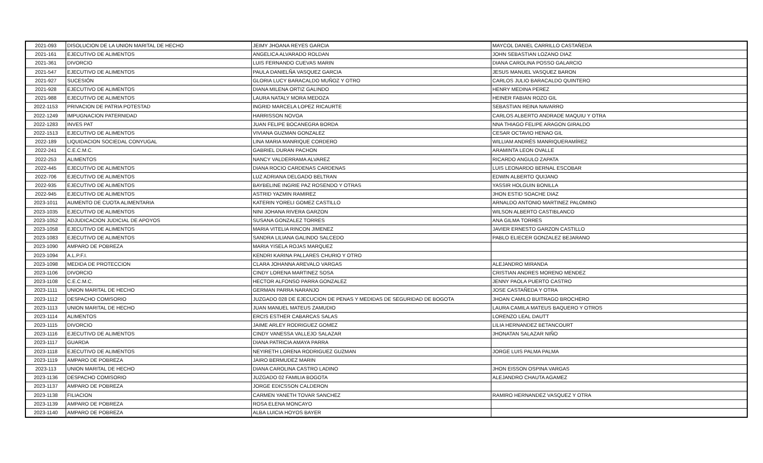| 2021-093 | DISOLUCION DE LA UNION MARITAL DE HECHO | JEIMY JHOANA REYES GARCIA | MAYCOL DANIEL CARRILLO CASTAÑEDA |
| 2021-161 | EJECUTIVO DE ALIMENTOS | ANGELICA ALVARADO ROLDAN | JOHN SEBASTIAN LOZANO DIAZ |
| 2021-361 | DIVORCIO | LUIS FERNANDO CUEVAS MARIN | DIANA CAROLINA POSSO GALARCIO |
| 2021-547 | EJECUTIVO DE ALIMENTOS | PAULA DANIELÑA VASQUEZ GARCIA | JESUS MANUEL VASQUEZ BARON |
| 2021-927 | SUCESIÓN | GLORIA LUCY BARACALDO MUÑOZ Y OTRO | CARLOS JULIO BARACALDO QUINTERO |
| 2021-928 | EJECUTIVO DE ALIMENTOS | DIANA MILENA ORTIZ GALINDO | HENRY MEDINA PEREZ |
| 2021-988 | EJECUTIVO DE ALIMENTOS | LAURA NATALY MORA MEDOZA | HEINER FABIAN ROZO GIL |
| 2022-1153 | PRIVACION DE PATRIA POTESTAD | INGRID MARCELA LOPEZ RICAURTE | SEBASTIAN REINA NAVARRO |
| 2022-1249 | IMPUGNACION PATERNIDAD | HARRISSON NOVOA | CARLOS ALBERTO ANDRADE MAQUIU Y OTRA |
| 2022-1283 | INVES PAT | JUAN FELIPE BOCANEGRA BORDA | NNA THIAGO FELIPE ARAGON GIRALDO |
| 2022-1513 | EJECUTIVO DE ALIMENTOS | VIVIANA GUZMAN GONZALEZ | CESAR OCTAVIO HENAO GIL |
| 2022-189 | LIQUIDACION SOCIEDAL CONYUGAL | LINA MARIA MANRIQUE CORDERO | WILLIAM ANDRÉS MANRIQUERAMÍREZ |
| 2022-241 | C.E.C.M.C. | GABRIEL DURAN PACHON | ARAMINTA LEON OVALLE |
| 2022-253 | ALIMENTOS | NANCY VALDERRAMA ALVAREZ | RICARDO ANGULO ZAPATA |
| 2022-445 | EJECUTIVO DE ALIMENTOS | DIANA ROCIO CARDENAS CARDENAS | LUIS LEONARDO BERNAL ESCOBAR |
| 2022-706 | EJECUTIVO DE ALIMENTOS | LUZ ADRIANA DELGADO BELTRAN | EDWIN ALBERTO QUIJANO |
| 2022-935 | EJECUTIVO DE ALIMENTOS | BAYBELINE INGRIE PAZ ROSENDO Y OTRAS | YASSIR HOLGUIN BONILLA |
| 2022-945 | EJECUTIVO DE ALIMENTOS | ASTRID YAZMIN RAMIREZ | JHON ESTID SOACHE DIAZ |
| 2023-1011 | AUMENTO DE CUOTA ALIMENTARIA | KATERIN YORELI GOMEZ CASTILLO | ARNALDO ANTONIO MARTINEZ PALOMINO |
| 2023-1035 | EJECUTIVO DE ALIMENTOS | NINI JOHANA RIVERA GARZON | WILSON ALBERTO CASTIBLANCO |
| 2023-1052 | ADJUDICACION JUDICIAL DE APOYOS | SUSANA GONZALEZ TORRES | ANA GILMA TORRES |
| 2023-1058 | EJECUTIVO DE ALIMENTOS | MARIA VITELIA RINCON JIMENEZ | JAVIER ERNESTO GARZON CASTILLO |
| 2023-1083 | EJECUTIVO DE ALIMENTOS | SANDRA LILIANA GALINDO SALCEDO | PABLO ELIECER GONZALEZ BEJARANO |
| 2023-1090 | AMPARO DE POBREZA | MARIA YISELA ROJAS MARQUEZ | |
| 2023-1094 | A.L.P.F.I. | KENDRI KARINA PALLARES CHURIO Y OTRO | |
| 2023-1098 | MEDIDA DE PROTECCION | CLARA JOHANNA AREVALO VARGAS | ALEJANDRO MIRANDA |
| 2023-1106 | DIVORCIO | CINDY LORENA MARTINEZ SOSA | CRISTIAN ANDRES MORENO MENDEZ |
| 2023-1108 | C.E.C.M.C. | HECTOR ALFONSO PARRA GONZALEZ | JENNY PAOLA PUERTO CASTRO |
| 2023-1111 | UNION MARITAL DE HECHO | GERMAN PARRA NARANJO | JOSE CASTAÑEDA Y OTRA |
| 2023-1112 | DESPACHO COMISORIO | JUZGADO 028 DE EJECUCION DE PENAS Y MEDIDAS DE SEGURIDAD DE BOGOTA | JHOAN CAMILO BUITRAGO BROCHERO |
| 2023-1113 | UNION MARITAL DE HECHO | JUAN MANUEL MATEUS ZAMUDIO | LAURA CAMILA MATEUS BAQUERO Y OTROS |
| 2023-1114 | ALIMENTOS | ERCIS ESTHER CABARCAS SALAS | LORENZO LEAL DAUTT |
| 2023-1115 | DIVORCIO | JAIME ARLEY RODRIGUEZ GOMEZ | LILIA HERNANDEZ BETANCOURT |
| 2023-1116 | EJECUTIVO DE ALIMENTOS | CINDY VANESSA VALLEJO SALAZAR | JHONATAN SALAZAR NIÑO |
| 2023-1117 | GUARDA | DIANA PATRICIA AMAYA PARRA | |
| 2023-1118 | EJECUTIVO DE ALIMENTOS | NEYIRETH LORENA RODRIGUEZ GUZMAN | JORGE LUIS PALMA PALMA |
| 2023-1119 | AMPARO DE POBREZA | JAIRO BERMUDEZ MARIN | |
| 2023-113 | UNION MARITAL DE HECHO | DIANA CAROLINA CASTRO LADINO | JHON EISSON OSPINA VARGAS |
| 2023-1136 | DESPACHO COMISORIO | JUZGADO 02 FAMILIA BOGOTA | ALEJANDRO CHAUTA AGAMEZ |
| 2023-1137 | AMPARO DE POBREZA | JORGE EDICSSON CALDERON | |
| 2023-1138 | FILIACION | CARMEN YANETH TOVAR SANCHEZ | RAMIRO HERNANDEZ VASQUEZ Y OTRA |
| 2023-1139 | AMPARO DE POBREZA | ROSA ELENA MONCAYO | |
| 2023-1140 | AMPARO DE POBREZA | ALBA LUICIA HOYOS BAYER | |